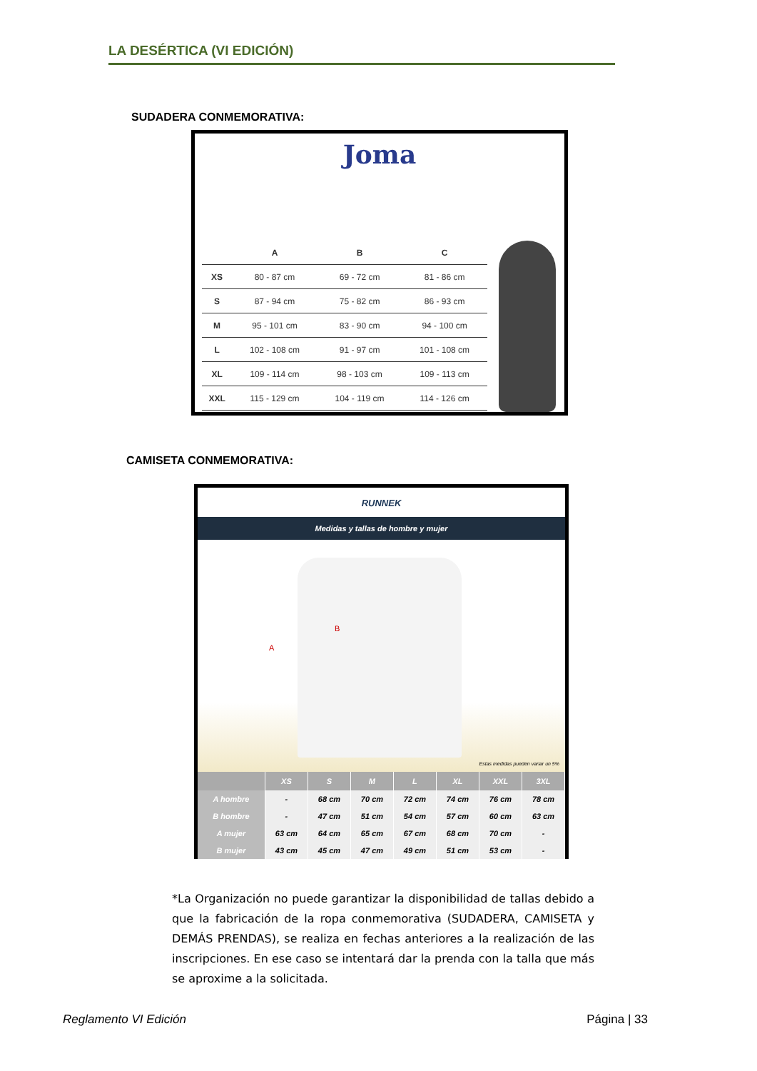LA DESÉRTICA (VI EDICIÓN)
SUDADERA CONMEMORATIVA:
Joma
| | A | B | C |
| --- | --- | --- | --- |
| XS | 80 - 87 cm | 69 - 72 cm | 81 - 86 cm |
| S | 87 - 94 cm | 75 - 82 cm | 86 - 93 cm |
| M | 95 - 101 cm | 83 - 90 cm | 94 - 100 cm |
| L | 102 - 108 cm | 91 - 97 cm | 101 - 108 cm |
| XL | 109 - 114 cm | 98 - 103 cm | 109 - 113 cm |
| XXL | 115 - 129 cm | 104 - 119 cm | 114 - 126 cm |
CAMISETA CONMEMORATIVA:
RUNNEK
Medidas y tallas de hombre y mujer
A
B
Estas medidas pueden variar un 5%
| | XS | S | M | L | XL | XXL | 3XL |
| --- | --- | --- | --- | --- | --- | --- | --- |
| A hombre | - | 68 cm | 70 cm | 72 cm | 74 cm | 76 cm | 78 cm |
| B hombre | - | 47 cm | 51 cm | 54 cm | 57 cm | 60 cm | 63 cm |
| A mujer | 63 cm | 64 cm | 65 cm | 67 cm | 68 cm | 70 cm | - |
| B mujer | 43 cm | 45 cm | 47 cm | 49 cm | 51 cm | 53 cm | - |
*La Organización no puede garantizar la disponibilidad de tallas debido a que la fabricación de la ropa conmemorativa (SUDADERA, CAMISETA y DEMÁS PRENDAS), se realiza en fechas anteriores a la realización de las inscripciones. En ese caso se intentará dar la prenda con la talla que más se aproxime a la solicitada.
Reglamento VI Edición Página | 33